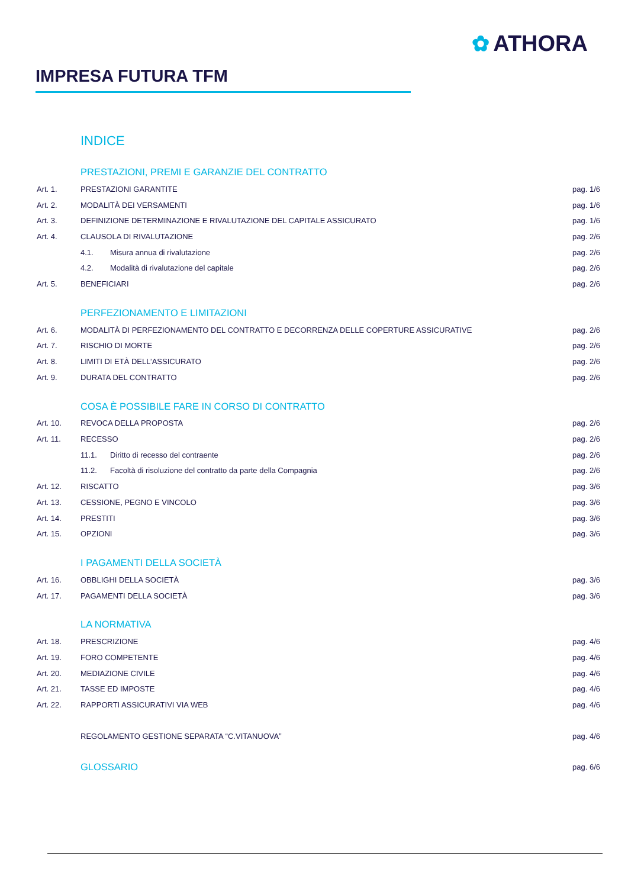✿ ATHORA
IMPRESA FUTURA TFM
INDICE
PRESTAZIONI, PREMI E GARANZIE DEL CONTRATTO
Art. 1. PRESTAZIONI GARANTITE pag. 1/6
Art. 2. MODALITÀ DEI VERSAMENTI pag. 1/6
Art. 3. DEFINIZIONE DETERMINAZIONE E RIVALUTAZIONE DEL CAPITALE ASSICURATO pag. 1/6
Art. 4. CLAUSOLA DI RIVALUTAZIONE pag. 2/6
4.1. Misura annua di rivalutazione pag. 2/6
4.2. Modalità di rivalutazione del capitale pag. 2/6
Art. 5. BENEFICIARI pag. 2/6
PERFEZIONAMENTO E LIMITAZIONI
Art. 6. MODALITÀ DI PERFEZIONAMENTO DEL CONTRATTO E DECORRENZA DELLE COPERTURE ASSICURATIVE pag. 2/6
Art. 7. RISCHIO DI MORTE pag. 2/6
Art. 8. LIMITI DI ETÀ DELL’ASSICURATO pag. 2/6
Art. 9. DURATA DEL CONTRATTO pag. 2/6
COSA È POSSIBILE FARE IN CORSO DI CONTRATTO
Art. 10. REVOCA DELLA PROPOSTA pag. 2/6
Art. 11. RECESSO pag. 2/6
11.1. Diritto di recesso del contraente pag. 2/6
11.2. Facoltà di risoluzione del contratto da parte della Compagnia pag. 2/6
Art. 12. RISCATTO pag. 3/6
Art. 13. CESSIONE, PEGNO E VINCOLO pag. 3/6
Art. 14. PRESTITI pag. 3/6
Art. 15. OPZIONI pag. 3/6
I PAGAMENTI DELLA SOCIETÀ
Art. 16. OBBLIGHI DELLA SOCIETÀ pag. 3/6
Art. 17. PAGAMENTI DELLA SOCIETÀ pag. 3/6
LA NORMATIVA
Art. 18. PRESCRIZIONE pag. 4/6
Art. 19. FORO COMPETENTE pag. 4/6
Art. 20. MEDIAZIONE CIVILE pag. 4/6
Art. 21. TASSE ED IMPOSTE pag. 4/6
Art. 22. RAPPORTI ASSICURATIVI VIA WEB pag. 4/6
REGOLAMENTO GESTIONE SEPARATA “C.VITANUOVA” pag. 4/6
GLOSSARIO pag. 6/6